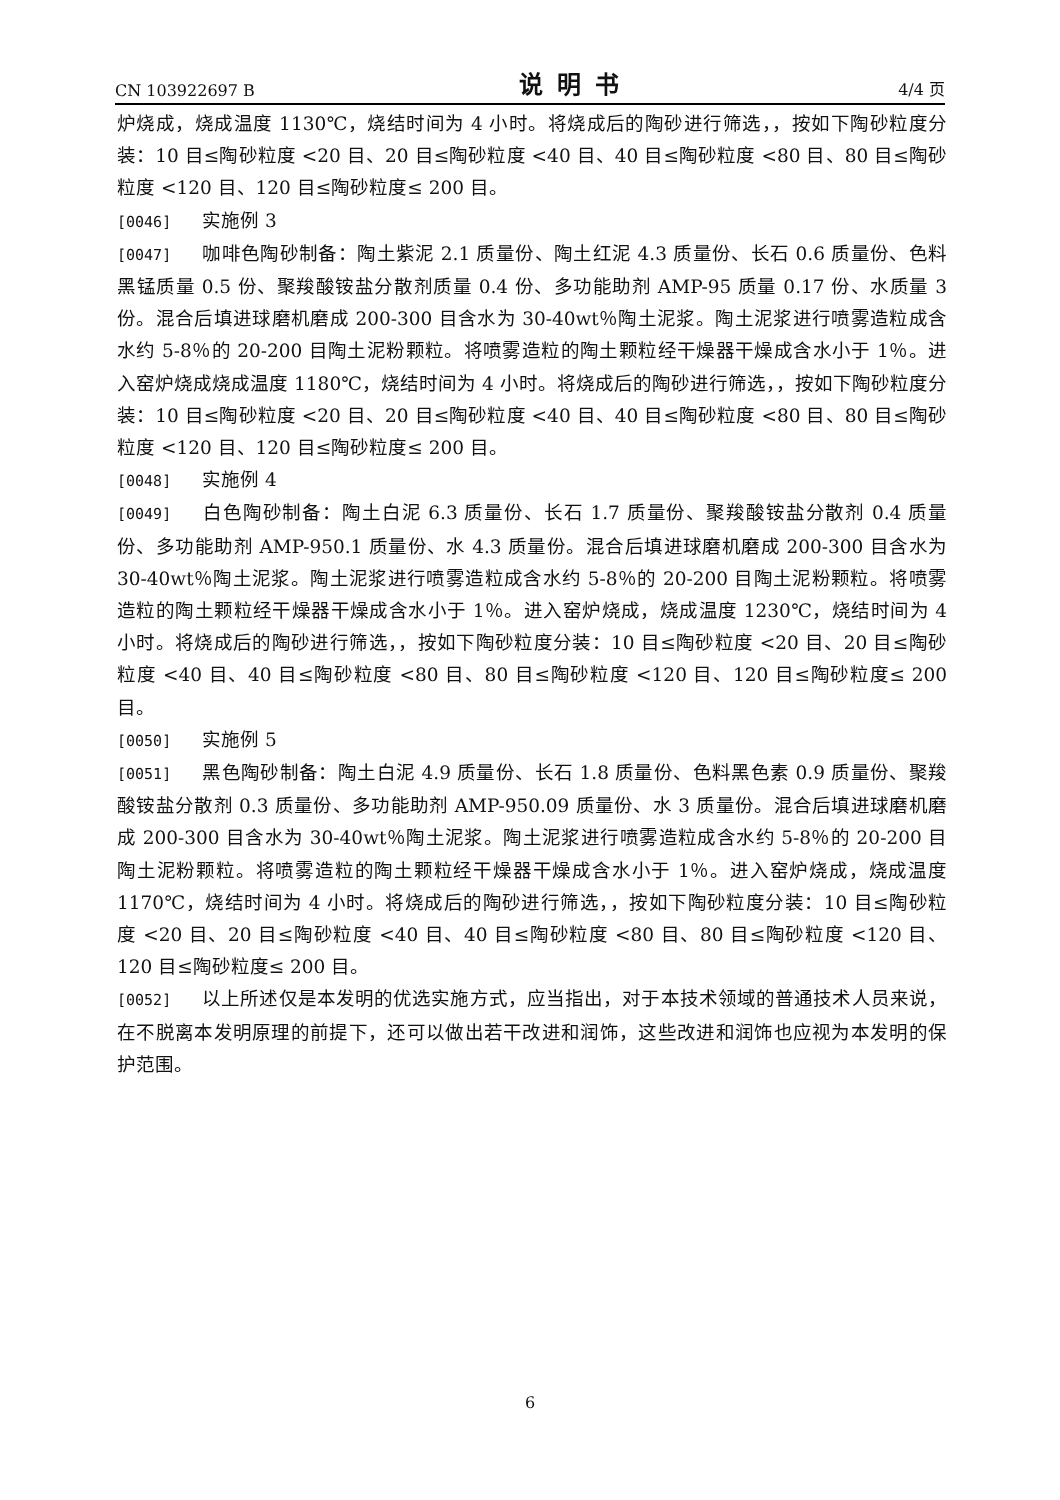CN 103922697 B 说明书 4/4 页
炉烧成，烧成温度 1130℃，烧结时间为 4 小时。将烧成后的陶砂进行筛选，，按如下陶砂粒度分装：10 目≤陶砂粒度 <20 目、20 目≤陶砂粒度 <40 目、40 目≤陶砂粒度 <80 目、80 目≤陶砂粒度 <120 目、120 目≤陶砂粒度≤ 200 目。
[0046] 实施例 3
[0047] 咖啡色陶砂制备：陶土紫泥 2.1 质量份、陶土红泥 4.3 质量份、长石 0.6 质量份、色料黑锰质量 0.5 份、聚羧酸铵盐分散剂质量 0.4 份、多功能助剂 AMP-95 质量 0.17 份、水质量 3 份。混合后填进球磨机磨成 200-300 目含水为 30-40wt％陶土泥浆。陶土泥浆进行喷雾造粒成含水约 5-8％的 20-200 目陶土泥粉颗粒。将喷雾造粒的陶土颗粒经干燥器干燥成含水小于 1％。进入窑炉烧成烧成温度 1180℃，烧结时间为 4 小时。将烧成后的陶砂进行筛选，，按如下陶砂粒度分装：10 目≤陶砂粒度 <20 目、20 目≤陶砂粒度 <40 目、40 目≤陶砂粒度 <80 目、80 目≤陶砂粒度 <120 目、120 目≤陶砂粒度≤ 200 目。
[0048] 实施例 4
[0049] 白色陶砂制备：陶土白泥 6.3 质量份、长石 1.7 质量份、聚羧酸铵盐分散剂 0.4 质量份、多功能助剂 AMP-950.1 质量份、水 4.3 质量份。混合后填进球磨机磨成 200-300 目含水为 30-40wt％陶土泥浆。陶土泥浆进行喷雾造粒成含水约 5-8％的 20-200 目陶土泥粉颗粒。将喷雾造粒的陶土颗粒经干燥器干燥成含水小于 1％。进入窑炉烧成，烧成温度 1230℃，烧结时间为 4 小时。将烧成后的陶砂进行筛选，，按如下陶砂粒度分装：10 目≤陶砂粒度 <20 目、20 目≤陶砂粒度 <40 目、40 目≤陶砂粒度 <80 目、80 目≤陶砂粒度 <120 目、120 目≤陶砂粒度≤ 200 目。
[0050] 实施例 5
[0051] 黑色陶砂制备：陶土白泥 4.9 质量份、长石 1.8 质量份、色料黑色素 0.9 质量份、聚羧酸铵盐分散剂 0.3 质量份、多功能助剂 AMP-950.09 质量份、水 3 质量份。混合后填进球磨机磨成 200-300 目含水为 30-40wt％陶土泥浆。陶土泥浆进行喷雾造粒成含水约 5-8％的 20-200 目陶土泥粉颗粒。将喷雾造粒的陶土颗粒经干燥器干燥成含水小于 1％。进入窑炉烧成，烧成温度 1170℃，烧结时间为 4 小时。将烧成后的陶砂进行筛选，，按如下陶砂粒度分装：10 目≤陶砂粒度 <20 目、20 目≤陶砂粒度 <40 目、40 目≤陶砂粒度 <80 目、80 目≤陶砂粒度 <120 目、120 目≤陶砂粒度≤ 200 目。
[0052] 以上所述仅是本发明的优选实施方式，应当指出，对于本技术领域的普通技术人员来说，在不脱离本发明原理的前提下，还可以做出若干改进和润饰，这些改进和润饰也应视为本发明的保护范围。
6